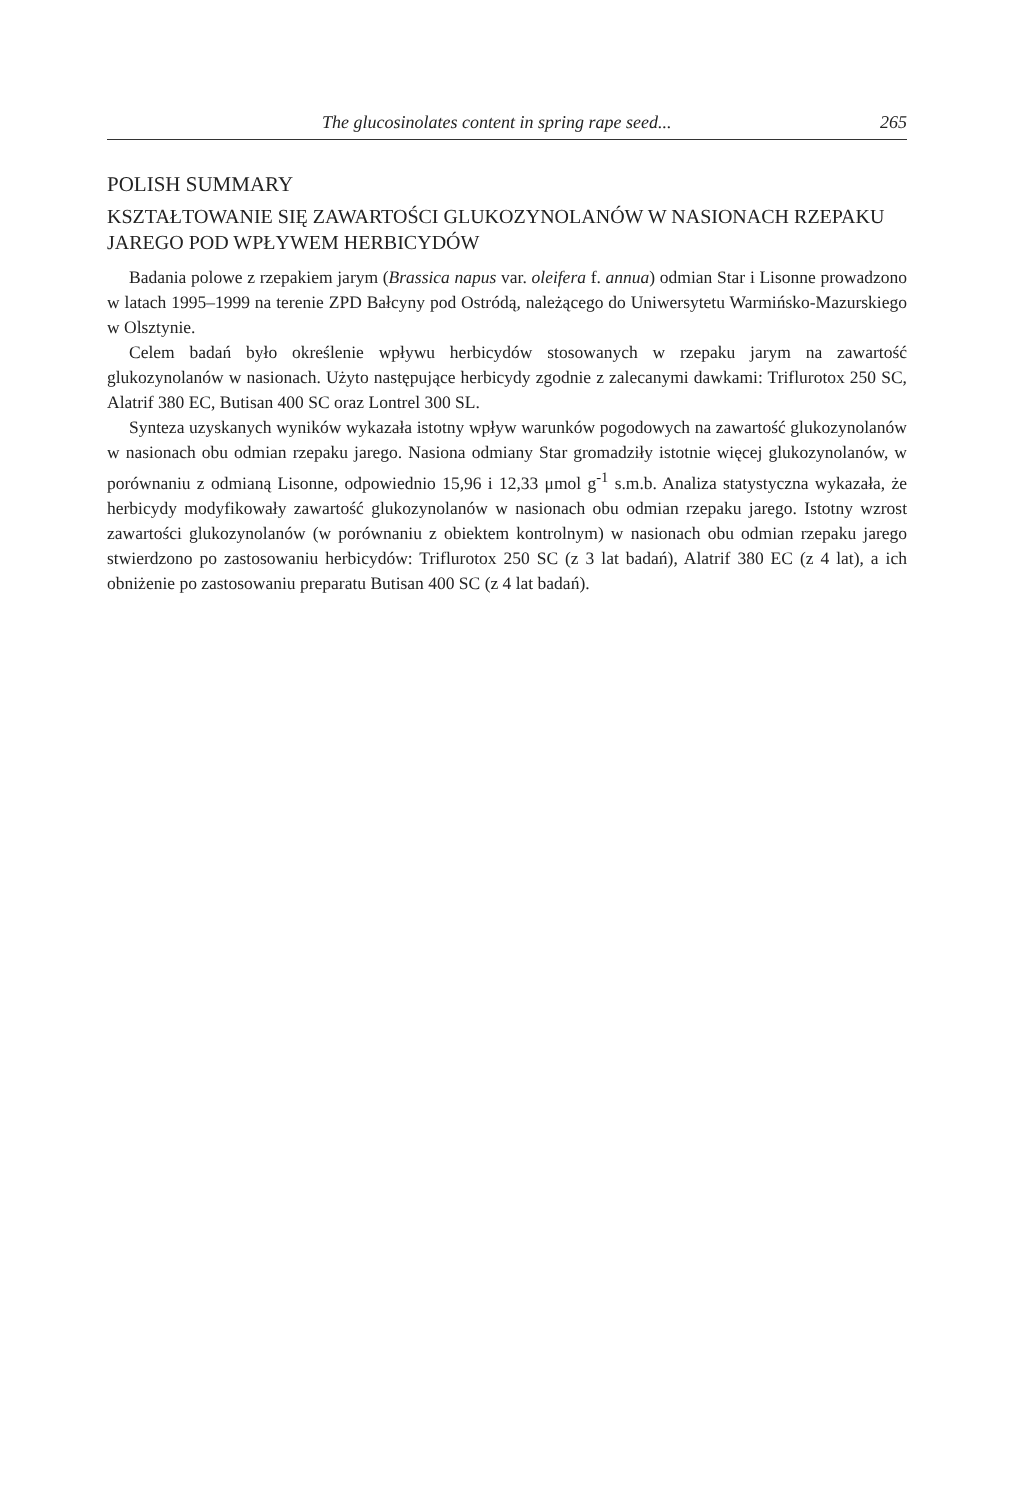The glucosinolates content in spring rape seed... 265
POLISH SUMMARY
KSZTAŁTOWANIE SIĘ ZAWARTOŚCI GLUKOZYNOLANÓW W NASIONACH RZEPAKU JAREGO POD WPŁYWEM HERBICYDÓW
Badania polowe z rzepakiem jarym (Brassica napus var. oleifera f. annua) odmian Star i Lisonne prowadzono w latach 1995–1999 na terenie ZPD Bałcyny pod Ostródą, należącego do Uniwersytetu Warmińsko-Mazurskiego w Olsztynie.
Celem badań było określenie wpływu herbicydów stosowanych w rzepaku jarym na zawartość glukozynolanów w nasionach. Użyto następujące herbicydy zgodnie z zalecanymi dawkami: Triflurotox 250 SC, Alatrif 380 EC, Butisan 400 SC oraz Lontrel 300 SL.
Synteza uzyskanych wyników wykazała istotny wpływ warunków pogodowych na zawartość glukozynolanów w nasionach obu odmian rzepaku jarego. Nasiona odmiany Star gromadziły istotnie więcej glukozynolanów, w porównaniu z odmianą Lisonne, odpowiednio 15,96 i 12,33 μmol g<sup>-1</sup> s.m.b. Analiza statystyczna wykazała, że herbicydy modyfikowały zawartość glukozynolanów w nasionach obu odmian rzepaku jarego. Istotny wzrost zawartości glukozynolanów (w porównaniu z obiektem kontrolnym) w nasionach obu odmian rzepaku jarego stwierdzono po zastosowaniu herbicydów: Triflurotox 250 SC (z 3 lat badań), Alatrif 380 EC (z 4 lat), a ich obniżenie po zastosowaniu preparatu Butisan 400 SC (z 4 lat badań).